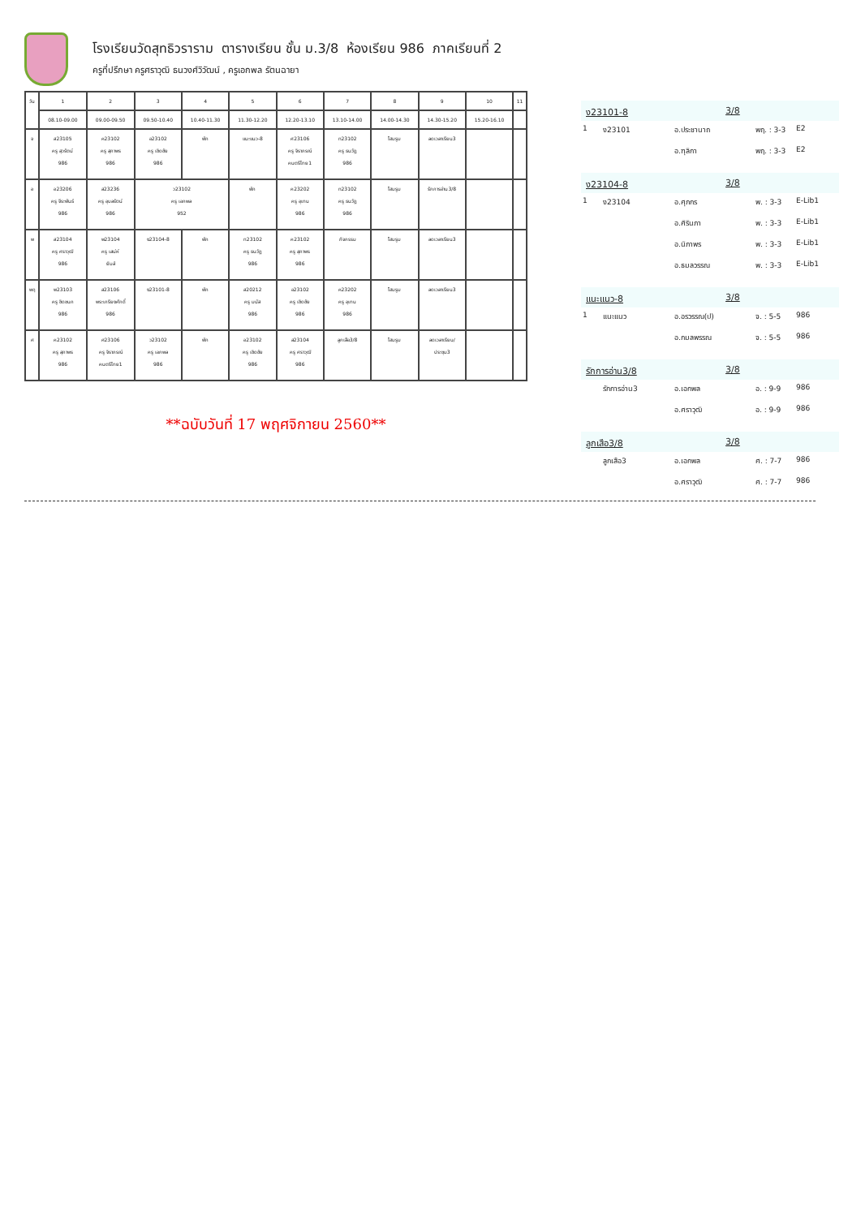โรงเรียนวัดสุทธิวราราม ตารางเรียน ชั้น ม.3/8 ห้องเรียน 986 ภาคเรียนที่ 2
ครูที่ปรึกษา ครูศราวุฒิ ธนวงศ์วิวัฒน์ , ครูเอกพล รัตนฉายา
| วัน | 1 | 2 | 3 | 4 | 5 | 6 | 7 | 8 | 9 | 10 | 11 |
| | 08.10-09.00 | 09.00-09.50 | 09.50-10.40 | 10.40-11.30 | 11.30-12.20 | 12.20-13.10 | 13.10-14.00 | 14.00-14.30 | 14.30-15.20 | 15.20-16.10 | |
| จ | ส23105 ครู สุวรัตน์ 986 | ค23102 ครู สุภาพร 986 | อ23102 ครู เชิดชัย 986 | พัก | แนะแนว-8 | ศ23106 ครู จิราภรณ์ คนตรีไทย1 | ท23102 ครู ธนวัฏ 986 | โฮมรูม | ลดเวลาเรียน3 | | |
| อ | อ23206 ครู จีระพันธ์ 986 | ส23236 ครู อุบลรัตน์ 986 | ว23102 ครู เอกพล 952 | | พัก | ค23202 ครู อุเทน 986 | ท23102 ครู ธนวัฏ 986 | โฮมรูม | รักการอ่าน3/8 | | |
| พ | ส23104 ครู ศราวุฒิ 986 | พ23104 ครู เสน่ห์ ยิมส์ | ง23104-8 | พัก | ท23102 ครู ธนวัฏ 986 | ค23102 ครู สุภาพร 986 | กิจกรรม | โฮมรูม | ลดเวลาเรียน3 | | |
| พฤ | พ23103 ครู ชิดชนก 986 | ส23106 พระเกรียงศักดิ์ 986 | ง23101-8 | พัก | ส20212 ครู มนัส 986 | อ23102 ครู เชิดชัย 986 | ค23202 ครู อุเทน 986 | โฮมรูม | ลดเวลาเรียน3 | | |
| ศ | ค23102 ครู สุภาพร 986 | ศ23106 ครู จิราภรณ์ คนตรีไทย1 | ว23102 ครู เอกพล 986 | พัก | อ23102 ครู เชิดชัย 986 | ส23104 ครู ศราวุฒิ 986 | ลูกเสือ3/8 | โฮมรูม | ลดเวลาเรียน/ ประชุม3 | | |
**ฉบับวันที่ 17 พฤศจิกายน 2560**
ง23101-8 3/8
1 ง23101 อ.ประชานาถ พฤ. : 3-3 E2
อ.ฑุลิกา พฤ. : 3-3 E2
ง23104-8 3/8
1 ง23104 อ.ศุภกร พ. : 3-3 E-Lib1
อ.ศิรินภา พ. : 3-3 E-Lib1
อ.นิภาพร พ. : 3-3 E-Lib1
อ.ธมลวรรณ พ. : 3-3 E-Lib1
แนะแนว-8 3/8
1 แนะแนว อ.อรวรรณ(ป) จ. : 5-5 986
อ.กมลพรรณ จ. : 5-5 986
รักการอ่าน3/8 3/8
รักการอ่าน3 อ.เอกพล อ. : 9-9 986
อ.ศราวุฒิ อ. : 9-9 986
ลูกเสือ3/8 3/8
ลูกเสือ3 อ.เอกพล ศ. : 7-7 986
อ.ศราวุฒิ ศ. : 7-7 986